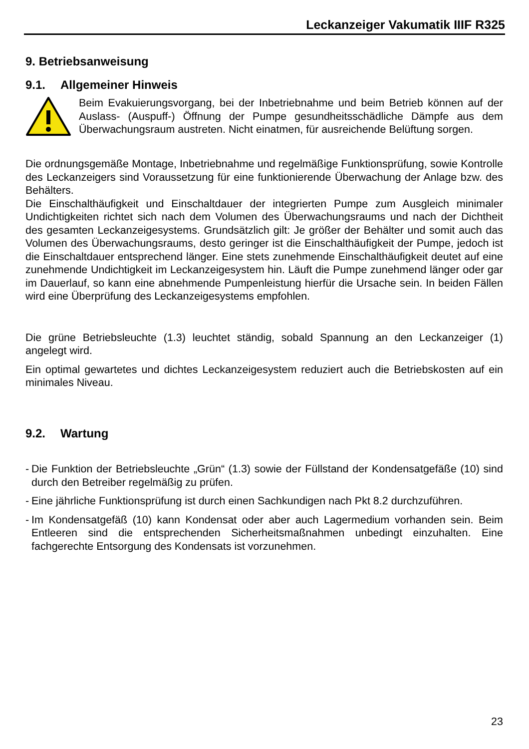Leckanzeiger Vakumatik IIIF R325
9. Betriebsanweisung
9.1. Allgemeiner Hinweis
Beim Evakuierungsvorgang, bei der Inbetriebnahme und beim Betrieb können auf der Auslass- (Auspuff-) Öffnung der Pumpe gesundheitsschädliche Dämpfe aus dem Überwachungsraum austreten. Nicht einatmen, für ausreichende Belüftung sorgen.
Die ordnungsgemäße Montage, Inbetriebnahme und regelmäßige Funktionsprüfung, sowie Kontrolle des Leckanzeigers sind Voraussetzung für eine funktionierende Überwachung der Anlage bzw. des Behälters.
Die Einschalthäufigkeit und Einschaltdauer der integrierten Pumpe zum Ausgleich minimaler Undichtigkeiten richtet sich nach dem Volumen des Überwachungsraums und nach der Dichtheit des gesamten Leckanzeigesystems. Grundsätzlich gilt: Je größer der Behälter und somit auch das Volumen des Überwachungsraums, desto geringer ist die Einschalthäufigkeit der Pumpe, jedoch ist die Einschaltdauer entsprechend länger. Eine stets zunehmende Einschalthäufigkeit deutet auf eine zunehmende Undichtigkeit im Leckanzeigesystem hin. Läuft die Pumpe zunehmend länger oder gar im Dauerlauf, so kann eine abnehmende Pumpenleistung hierfür die Ursache sein. In beiden Fällen wird eine Überprüfung des Leckanzeigesystems empfohlen.
Die grüne Betriebsleuchte (1.3) leuchtet ständig, sobald Spannung an den Leckanzeiger (1) angelegt wird.
Ein optimal gewartetes und dichtes Leckanzeigesystem reduziert auch die Betriebskosten auf ein minimales Niveau.
9.2. Wartung
- Die Funktion der Betriebsleuchte „Grün“ (1.3) sowie der Füllstand der Kondensatgefäße (10) sind durch den Betreiber regelmäßig zu prüfen.
- Eine jährliche Funktionsprüfung ist durch einen Sachkundigen nach Pkt 8.2 durchzuführen.
- Im Kondensatgefäß (10) kann Kondensat oder aber auch Lagermedium vorhanden sein. Beim Entleeren sind die entsprechenden Sicherheitsmaßnahmen unbedingt einzuhalten. Eine fachgerechte Entsorgung des Kondensats ist vorzunehmen.
23